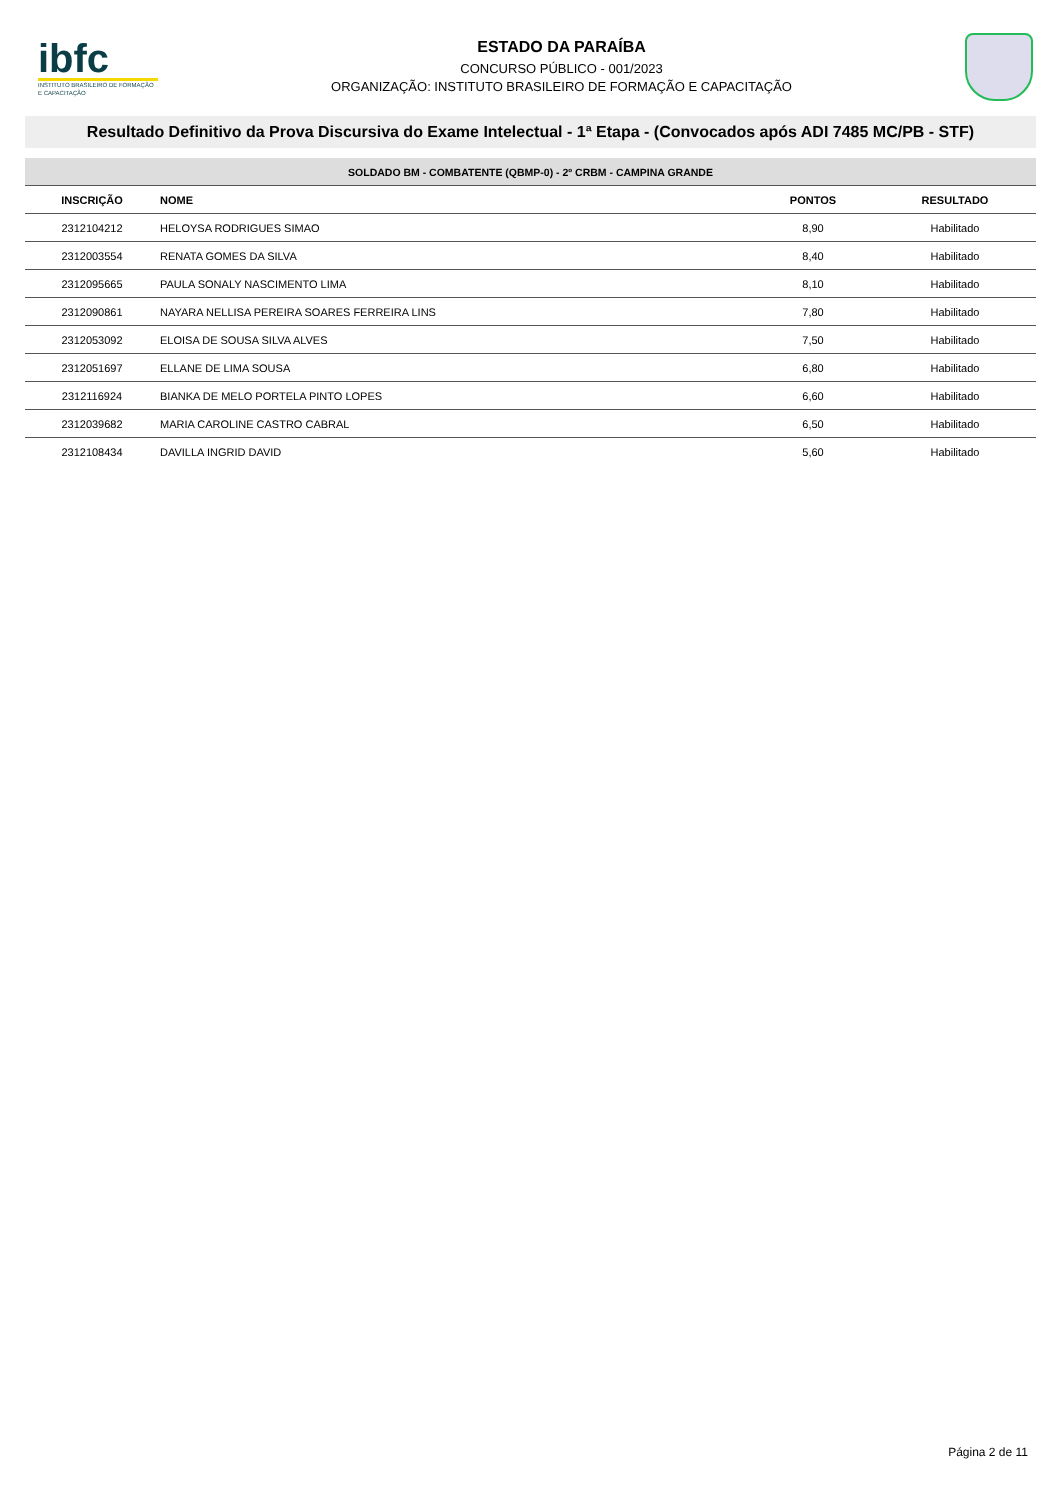ibfc
INSTITUTO BRASILEIRO DE FORMAÇÃO E CAPACITAÇÃO
ESTADO DA PARAÍBA
CONCURSO PÚBLICO - 001/2023
ORGANIZAÇÃO: INSTITUTO BRASILEIRO DE FORMAÇÃO E CAPACITAÇÃO
Resultado Definitivo da Prova Discursiva do Exame Intelectual - 1ª Etapa - (Convocados após ADI 7485 MC/PB - STF)
| SOLDADO BM - COMBATENTE (QBMP-0) - 2º CRBM - CAMPINA GRANDE | | | |
| --- | --- | --- | --- |
| INSCRIÇÃO | NOME | PONTOS | RESULTADO |
| 2312104212 | HELOYSA RODRIGUES SIMAO | 8,90 | Habilitado |
| 2312003554 | RENATA GOMES DA SILVA | 8,40 | Habilitado |
| 2312095665 | PAULA SONALY NASCIMENTO LIMA | 8,10 | Habilitado |
| 2312090861 | NAYARA NELLISA PEREIRA SOARES FERREIRA LINS | 7,80 | Habilitado |
| 2312053092 | ELOISA DE SOUSA SILVA ALVES | 7,50 | Habilitado |
| 2312051697 | ELLANE DE LIMA SOUSA | 6,80 | Habilitado |
| 2312116924 | BIANKA DE MELO PORTELA PINTO LOPES | 6,60 | Habilitado |
| 2312039682 | MARIA CAROLINE CASTRO CABRAL | 6,50 | Habilitado |
| 2312108434 | DAVILLA INGRID DAVID | 5,60 | Habilitado |
Página 2 de 11